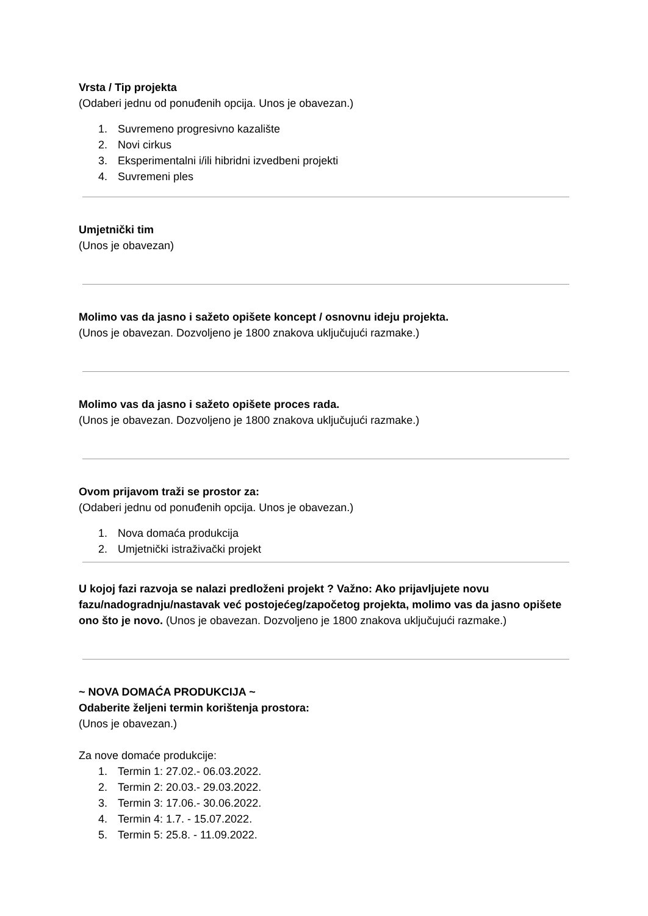Vrsta / Tip projekta
(Odaberi jednu od ponuđenih opcija. Unos je obavezan.)
1. Suvremeno progresivno kazalište
2. Novi cirkus
3. Eksperimentalni i/ili hibridni izvedbeni projekti
4. Suvremeni ples
Umjetnički tim
(Unos je obavezan)
Molimo vas da jasno i sažeto opišete koncept / osnovnu ideju projekta.
(Unos je obavezan. Dozvoljeno je 1800 znakova uključujući razmake.)
Molimo vas da jasno i sažeto opišete proces rada.
(Unos je obavezan. Dozvoljeno je 1800 znakova uključujući razmake.)
Ovom prijavom traži se prostor za:
(Odaberi jednu od ponuđenih opcija. Unos je obavezan.)
1. Nova domaća produkcija
2. Umjetnički istraživački projekt
U kojoj fazi razvoja se nalazi predloženi projekt ? Važno: Ako prijavljujete novu fazu/nadogradnju/nastavak već postojećeg/započetog projekta, molimo vas da jasno opišete ono što je novo. (Unos je obavezan. Dozvoljeno je 1800 znakova uključujući razmake.)
~ NOVA DOMAĆA PRODUKCIJA ~
Odaberite željeni termin korištenja prostora:
(Unos je obavezan.)
Za nove domaće produkcije:
1. Termin 1: 27.02.- 06.03.2022.
2. Termin 2: 20.03.- 29.03.2022.
3. Termin 3: 17.06.- 30.06.2022.
4. Termin 4: 1.7. - 15.07.2022.
5. Termin 5: 25.8. - 11.09.2022.